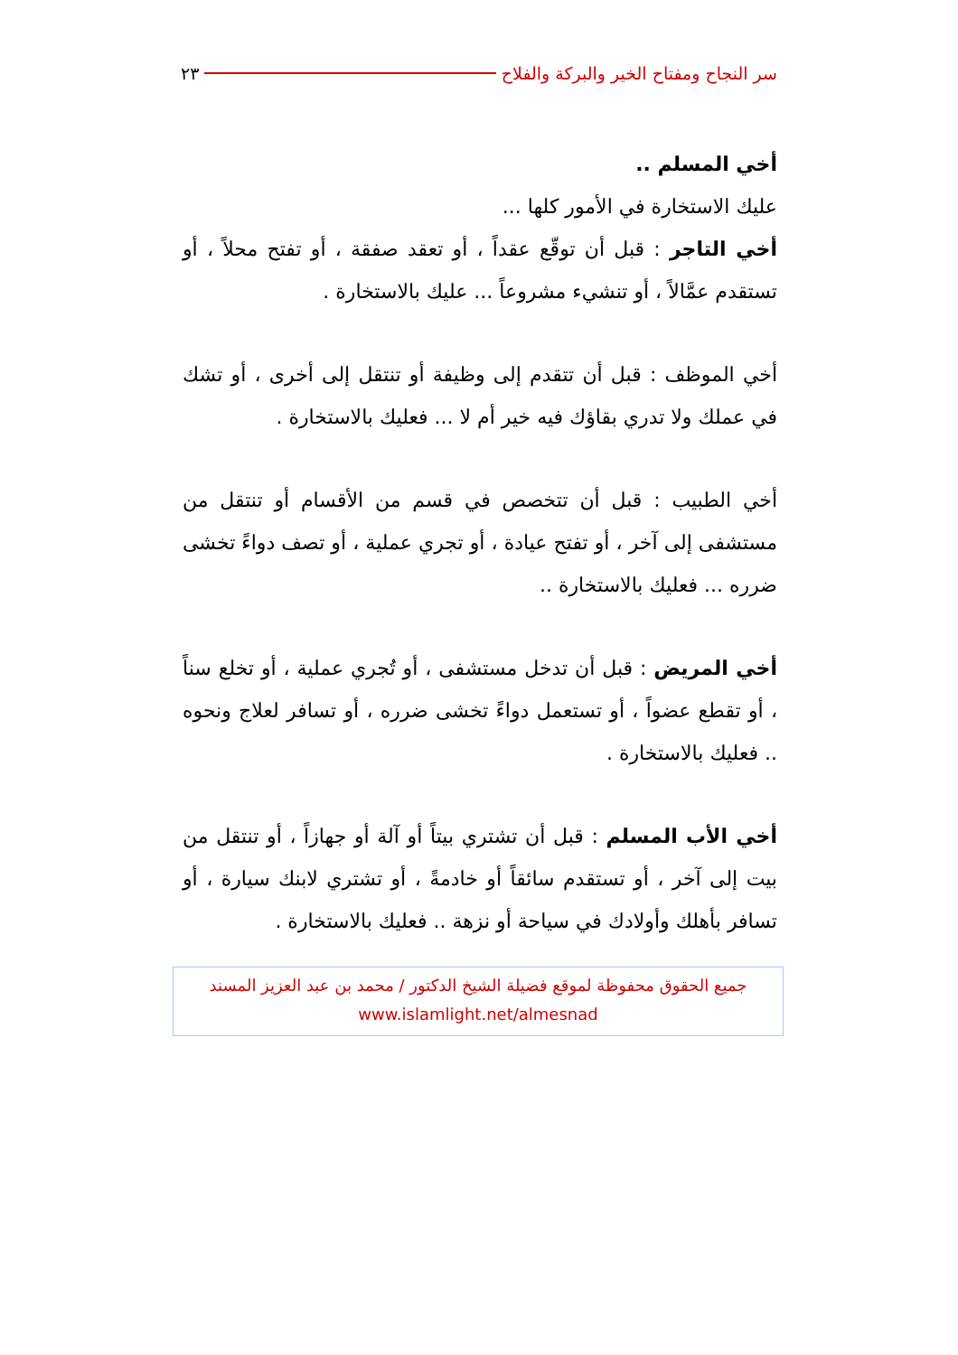سر النجاح ومفتاح الخير والبركة والفلاح ٢٣
أخي المسلم ..
عليك الاستخارة في الأمور كلها ...
أخي التاجر : قبل أن توقّع عقداً ، أو تعقد صفقة ، أو تفتح محلاً ، أو تستقدم عمَّالاً ، أو تنشيء مشروعاً ... عليك بالاستخارة .
أخي الموظف : قبل أن تتقدم إلى وظيفة أو تنتقل إلى أخرى ، أو تشك في عملك ولا تدري بقاؤك فيه خير أم لا ... فعليك بالاستخارة .
أخي الطبيب : قبل أن تتخصص في قسم من الأقسام أو تنتقل من مستشفى إلى آخر ، أو تفتح عيادة ، أو تجري عملية ، أو تصف دواءً تخشى ضرره ... فعليك بالاستخارة ..
أخي المريض : قبل أن تدخل مستشفى ، أو تُجري عملية ، أو تخلع سناً ، أو تقطع عضواً ، أو تستعمل دواءً تخشى ضرره ، أو تسافر لعلاج ونحوه .. فعليك بالاستخارة .
أخي الأب المسلم : قبل أن تشتري بيتاً أو آلة أو جهازاً ، أو تنتقل من بيت إلى آخر ، أو تستقدم سائقاً أو خادمةً ، أو تشتري لابنك سيارة ، أو تسافر بأهلك وأولادك في سياحة أو نزهة .. فعليك بالاستخارة .
جميع الحقوق محفوظة لموقع فضيلة الشيخ الدكتور / محمد بن عبد العزيز المسند
www.islamlight.net/almesnad